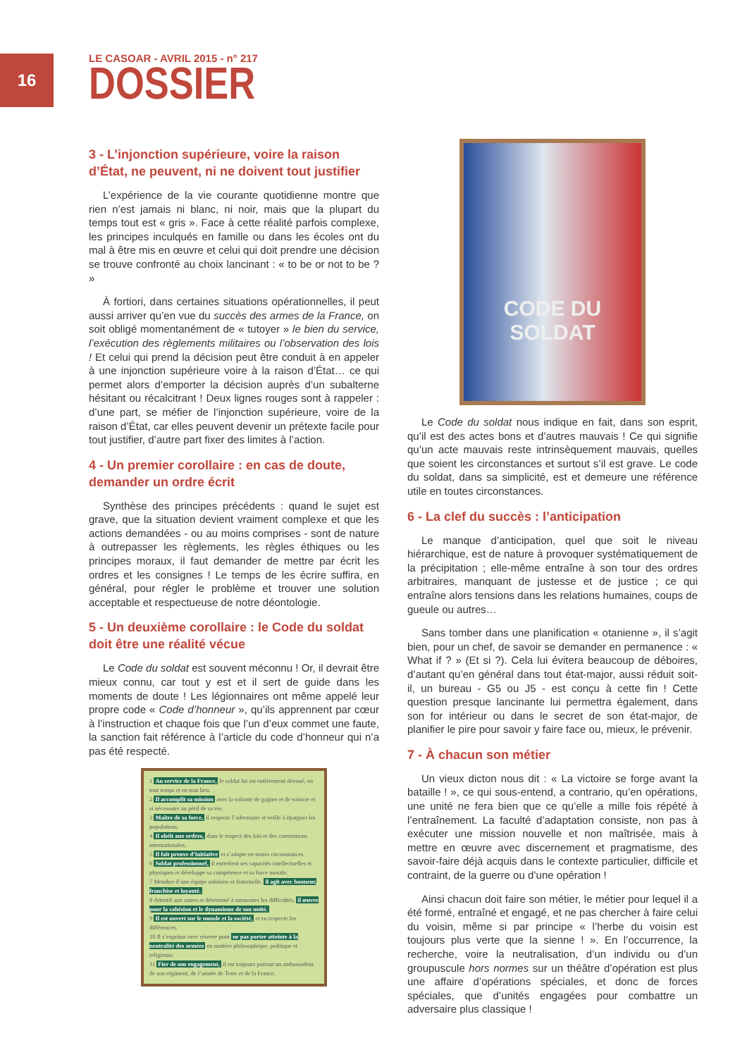16
LE CASOAR - AVRIL 2015 - n° 217
DOSSIER
3 - L’injonction supérieure, voire la raison d’État, ne peuvent, ni ne doivent tout justifier
L’expérience de la vie courante quotidienne montre que rien n’est jamais ni blanc, ni noir, mais que la plupart du temps tout est « gris ». Face à cette réalité parfois complexe, les principes inculqués en famille ou dans les écoles ont du mal à être mis en œuvre et celui qui doit prendre une décision se trouve confronté au choix lancinant : « to be or not to be ? »
À fortiori, dans certaines situations opérationnelles, il peut aussi arriver qu’en vue du succès des armes de la France, on soit obligé momentanément de « tutoyer » le bien du service, l’exécution des règlements militaires ou l’observation des lois ! Et celui qui prend la décision peut être conduit à en appeler à une injonction supérieure voire à la raison d’État… ce qui permet alors d’emporter la décision auprès d’un subalterne hésitant ou récalcitrant ! Deux lignes rouges sont à rappeler : d’une part, se méfier de l’injonction supérieure, voire de la raison d’État, car elles peuvent devenir un prétexte facile pour tout justifier, d’autre part fixer des limites à l’action.
4 - Un premier corollaire : en cas de doute, demander un ordre écrit
Synthèse des principes précédents : quand le sujet est grave, que la situation devient vraiment complexe et que les actions demandées - ou au moins comprises - sont de nature à outrepasser les règlements, les règles éthiques ou les principes moraux, il faut demander de mettre par écrit les ordres et les consignes ! Le temps de les écrire suffira, en général, pour régler le problème et trouver une solution acceptable et respectueuse de notre déontologie.
5 - Un deuxième corollaire : le Code du soldat doit être une réalité vécue
Le Code du soldat est souvent méconnu ! Or, il devrait être mieux connu, car tout y est et il sert de guide dans les moments de doute ! Les légionnaires ont même appelé leur propre code « Code d’honneur », qu’ils apprennent par cœur à l’instruction et chaque fois que l’un d’eux commet une faute, la sanction fait référence à l’article du code d’honneur qui n’a pas été respecté.
1 Au service de la France, le soldat lui est entièrement dévoué, en tout temps et en tout lieu.
2 Il accomplit sa mission avec la volonté de gagner et de vaincre et si nécessaire au péril de sa vie.
3 Maître de sa force, il respecte l’adversaire et veille à épargner les populations.
4 Il obéit aux ordres, dans le respect des lois et des conventions internationales.
5 Il fait preuve d’initiative et s’adapte en toutes circonstances.
6 Soldat professionnel, il entretient ses capacités intellectuelles et physiques et développe sa compétence et sa force morale.
7 Membre d’une équipe solidaire et fraternelle, il agit avec honneur, franchise et loyauté.
8 Attentif aux autres et déterminé à surmonter les difficultés, il œuvre pour la cohésion et le dynamisme de son unité.
9 Il est ouvert sur le monde et la société, et en respecte les différences.
10 Il s’exprime avec réserve pour ne pas porter atteinte à la neutralité des armées en matière philosophique, politique et religieuse.
11 Fier de son engagement, il est toujours partout un ambassadeur de son régiment, de l’armée de Terre et de la France.
CODE DU
SOLDAT
Le Code du soldat nous indique en fait, dans son esprit, qu’il est des actes bons et d’autres mauvais ! Ce qui signifie qu’un acte mauvais reste intrinsèquement mauvais, quelles que soient les circonstances et surtout s’il est grave. Le code du soldat, dans sa simplicité, est et demeure une référence utile en toutes circonstances.
6 - La clef du succès : l’anticipation
Le manque d’anticipation, quel que soit le niveau hiérarchique, est de nature à provoquer systématiquement de la précipitation ; elle-même entraîne à son tour des ordres arbitraires, manquant de justesse et de justice ; ce qui entraîne alors tensions dans les relations humaines, coups de gueule ou autres…
Sans tomber dans une planification « otanienne », il s’agit bien, pour un chef, de savoir se demander en permanence : « What if ? » (Et si ?). Cela lui évitera beaucoup de déboires, d’autant qu’en général dans tout état-major, aussi réduit soit-il, un bureau - G5 ou J5 - est conçu à cette fin ! Cette question presque lancinante lui permettra également, dans son for intérieur ou dans le secret de son état-major, de planifier le pire pour savoir y faire face ou, mieux, le prévenir.
7 - À chacun son métier
Un vieux dicton nous dit : « La victoire se forge avant la bataille ! », ce qui sous-entend, a contrario, qu’en opérations, une unité ne fera bien que ce qu’elle a mille fois répété à l’entraînement. La faculté d’adaptation consiste, non pas à exécuter une mission nouvelle et non maîtrisée, mais à mettre en œuvre avec discernement et pragmatisme, des savoir-faire déjà acquis dans le contexte particulier, difficile et contraint, de la guerre ou d’une opération !
Ainsi chacun doit faire son métier, le métier pour lequel il a été formé, entraîné et engagé, et ne pas chercher à faire celui du voisin, même si par principe « l’herbe du voisin est toujours plus verte que la sienne ! ». En l’occurrence, la recherche, voire la neutralisation, d’un individu ou d’un groupuscule hors normes sur un théâtre d’opération est plus une affaire d’opérations spéciales, et donc de forces spéciales, que d’unités engagées pour combattre un adversaire plus classique !